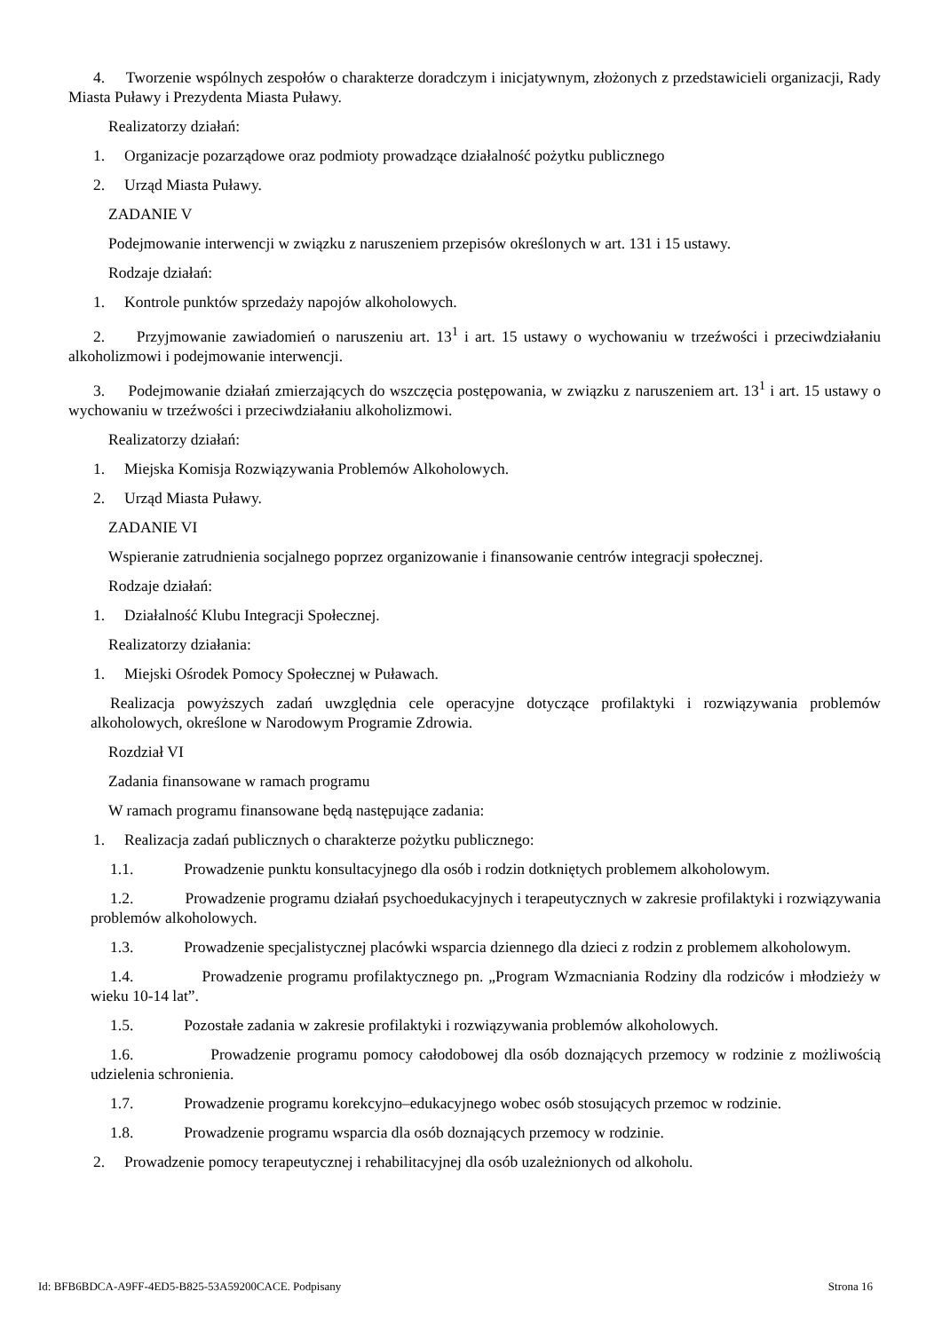4. Tworzenie wspólnych zespołów o charakterze doradczym i inicjatywnym, złożonych z przedstawicieli organizacji, Rady Miasta Puławy i Prezydenta Miasta Puławy.
Realizatorzy działań:
1. Organizacje pozarządowe oraz podmioty prowadzące działalność pożytku publicznego
2. Urząd Miasta Puławy.
ZADANIE V
Podejmowanie interwencji w związku z naruszeniem przepisów określonych w art. 131 i 15 ustawy.
Rodzaje działań:
1. Kontrole punktów sprzedaży napojów alkoholowych.
2. Przyjmowanie zawiadomień o naruszeniu art. 13<sup>1</sup> i art. 15 ustawy o wychowaniu w trzeźwości i przeciwdziałaniu alkoholizmowi i podejmowanie interwencji.
3. Podejmowanie działań zmierzających do wszczęcia postępowania, w związku z naruszeniem art. 13<sup>1</sup> i art. 15 ustawy o wychowaniu w trzeźwości i przeciwdziałaniu alkoholizmowi.
Realizatorzy działań:
1. Miejska Komisja Rozwiązywania Problemów Alkoholowych.
2. Urząd Miasta Puławy.
ZADANIE VI
Wspieranie zatrudnienia socjalnego poprzez organizowanie i finansowanie centrów integracji społecznej.
Rodzaje działań:
1. Działalność Klubu Integracji Społecznej.
Realizatorzy działania:
1. Miejski Ośrodek Pomocy Społecznej w Puławach.
Realizacja powyższych zadań uwzględnia cele operacyjne dotyczące profilaktyki i rozwiązywania problemów alkoholowych, określone w Narodowym Programie Zdrowia.
Rozdział VI
Zadania finansowane w ramach programu
W ramach programu finansowane będą następujące zadania:
1. Realizacja zadań publicznych o charakterze pożytku publicznego:
1.1. Prowadzenie punktu konsultacyjnego dla osób i rodzin dotkniętych problemem alkoholowym.
1.2. Prowadzenie programu działań psychoedukacyjnych i terapeutycznych w zakresie profilaktyki i rozwiązywania problemów alkoholowych.
1.3. Prowadzenie specjalistycznej placówki wsparcia dziennego dla dzieci z rodzin z problemem alkoholowym.
1.4. Prowadzenie programu profilaktycznego pn. „Program Wzmacniania Rodziny dla rodziców i młodzieży w wieku 10-14 lat”.
1.5. Pozostałe zadania w zakresie profilaktyki i rozwiązywania problemów alkoholowych.
1.6. Prowadzenie programu pomocy całodobowej dla osób doznających przemocy w rodzinie z możliwością udzielenia schronienia.
1.7. Prowadzenie programu korekcyjno–edukacyjnego wobec osób stosujących przemoc w rodzinie.
1.8. Prowadzenie programu wsparcia dla osób doznających przemocy w rodzinie.
2. Prowadzenie pomocy terapeutycznej i rehabilitacyjnej dla osób uzależnionych od alkoholu.
Id: BFB6BDCA-A9FF-4ED5-B825-53A59200CACE. Podpisany Strona 16